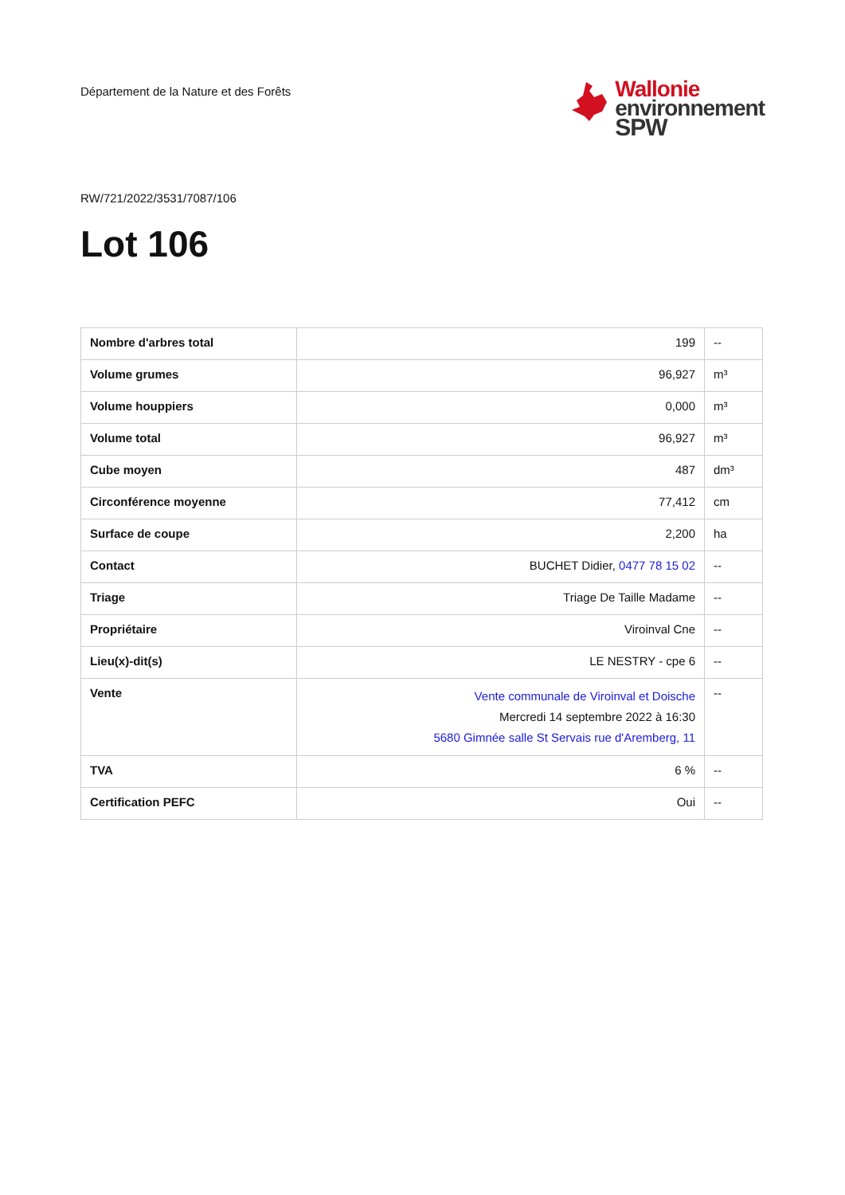Département de la Nature et des Forêts
Wallonie
environnement
SPW
RW/721/2022/3531/7087/106
Lot 106
| Nombre d'arbres total | 199 | -- |
| Volume grumes | 96,927 | m³ |
| Volume houppiers | 0,000 | m³ |
| Volume total | 96,927 | m³ |
| Cube moyen | 487 | dm³ |
| Circonférence moyenne | 77,412 | cm |
| Surface de coupe | 2,200 | ha |
| Contact | BUCHET Didier, 0477 78 15 02 | -- |
| Triage | Triage De Taille Madame | -- |
| Propriétaire | Viroinval Cne | -- |
| Lieu(x)-dit(s) | LE NESTRY - cpe 6 | -- |
| Vente | Vente communale de Viroinval et Doische Mercredi 14 septembre 2022 à 16:30 5680 Gimnée salle St Servais rue d'Aremberg, 11 | -- |
| TVA | 6 % | -- |
| Certification PEFC | Oui | -- |